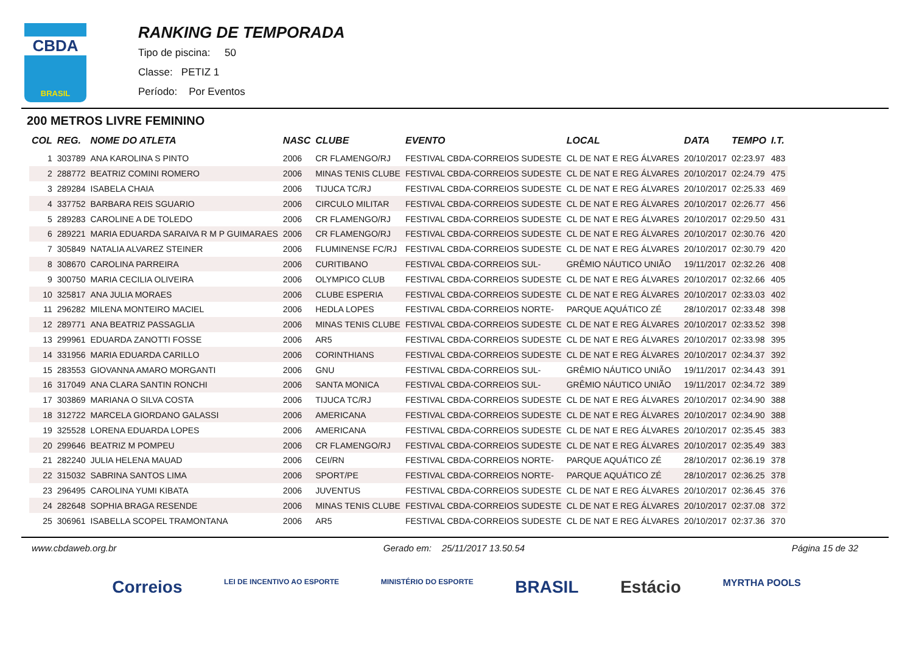CBDA
BRASIL
RANKING DE TEMPORADA
Tipo de piscina: 50
Classe: PETIZ 1
Período: Por Eventos
200 METROS LIVRE FEMININO
| COL | REG. | NOME DO ATLETA | NASC | CLUBE | EVENTO | LOCAL | DATA | TEMPO | I.T. |
| --- | --- | --- | --- | --- | --- | --- | --- | --- | --- |
| 1 | 303789 | ANA KAROLINA S PINTO | 2006 | CR FLAMENGO/RJ | FESTIVAL CBDA-CORREIOS SUDESTE | CL DE NAT E REG ÁLVARES | 20/10/2017 | 02:23.97 | 483 |
| 2 | 288772 | BEATRIZ COMINI ROMERO | 2006 | MINAS TENIS CLUBE | FESTIVAL CBDA-CORREIOS SUDESTE | CL DE NAT E REG ÁLVARES | 20/10/2017 | 02:24.79 | 475 |
| 3 | 289284 | ISABELA CHAIA | 2006 | TIJUCA TC/RJ | FESTIVAL CBDA-CORREIOS SUDESTE | CL DE NAT E REG ÁLVARES | 20/10/2017 | 02:25.33 | 469 |
| 4 | 337752 | BARBARA REIS SGUARIO | 2006 | CIRCULO MILITAR | FESTIVAL CBDA-CORREIOS SUDESTE | CL DE NAT E REG ÁLVARES | 20/10/2017 | 02:26.77 | 456 |
| 5 | 289283 | CAROLINE A DE TOLEDO | 2006 | CR FLAMENGO/RJ | FESTIVAL CBDA-CORREIOS SUDESTE | CL DE NAT E REG ÁLVARES | 20/10/2017 | 02:29.50 | 431 |
| 6 | 289221 | MARIA EDUARDA SARAIVA R M P GUIMARAES | 2006 | CR FLAMENGO/RJ | FESTIVAL CBDA-CORREIOS SUDESTE | CL DE NAT E REG ÁLVARES | 20/10/2017 | 02:30.76 | 420 |
| 7 | 305849 | NATALIA ALVAREZ STEINER | 2006 | FLUMINENSE FC/RJ | FESTIVAL CBDA-CORREIOS SUDESTE | CL DE NAT E REG ÁLVARES | 20/10/2017 | 02:30.79 | 420 |
| 8 | 308670 | CAROLINA PARREIRA | 2006 | CURITIBANO | FESTIVAL CBDA-CORREIOS SUL- | GRÊMIO NÁUTICO UNIÃO | 19/11/2017 | 02:32.26 | 408 |
| 9 | 300750 | MARIA CECILIA OLIVEIRA | 2006 | OLYMPICO CLUB | FESTIVAL CBDA-CORREIOS SUDESTE | CL DE NAT E REG ÁLVARES | 20/10/2017 | 02:32.66 | 405 |
| 10 | 325817 | ANA JULIA MORAES | 2006 | CLUBE ESPERIA | FESTIVAL CBDA-CORREIOS SUDESTE | CL DE NAT E REG ÁLVARES | 20/10/2017 | 02:33.03 | 402 |
| 11 | 296282 | MILENA MONTEIRO MACIEL | 2006 | HEDLA LOPES | FESTIVAL CBDA-CORREIOS NORTE- | PARQUE AQUÁTICO ZÉ | 28/10/2017 | 02:33.48 | 398 |
| 12 | 289771 | ANA BEATRIZ PASSAGLIA | 2006 | MINAS TENIS CLUBE | FESTIVAL CBDA-CORREIOS SUDESTE | CL DE NAT E REG ÁLVARES | 20/10/2017 | 02:33.52 | 398 |
| 13 | 299961 | EDUARDA ZANOTTI FOSSE | 2006 | AR5 | FESTIVAL CBDA-CORREIOS SUDESTE | CL DE NAT E REG ÁLVARES | 20/10/2017 | 02:33.98 | 395 |
| 14 | 331956 | MARIA EDUARDA CARILLO | 2006 | CORINTHIANS | FESTIVAL CBDA-CORREIOS SUDESTE | CL DE NAT E REG ÁLVARES | 20/10/2017 | 02:34.37 | 392 |
| 15 | 283553 | GIOVANNA AMARO MORGANTI | 2006 | GNU | FESTIVAL CBDA-CORREIOS SUL- | GRÊMIO NÁUTICO UNIÃO | 19/11/2017 | 02:34.43 | 391 |
| 16 | 317049 | ANA CLARA SANTIN RONCHI | 2006 | SANTA MONICA | FESTIVAL CBDA-CORREIOS SUL- | GRÊMIO NÁUTICO UNIÃO | 19/11/2017 | 02:34.72 | 389 |
| 17 | 303869 | MARIANA O SILVA COSTA | 2006 | TIJUCA TC/RJ | FESTIVAL CBDA-CORREIOS SUDESTE | CL DE NAT E REG ÁLVARES | 20/10/2017 | 02:34.90 | 388 |
| 18 | 312722 | MARCELA GIORDANO GALASSI | 2006 | AMERICANA | FESTIVAL CBDA-CORREIOS SUDESTE | CL DE NAT E REG ÁLVARES | 20/10/2017 | 02:34.90 | 388 |
| 19 | 325528 | LORENA EDUARDA LOPES | 2006 | AMERICANA | FESTIVAL CBDA-CORREIOS SUDESTE | CL DE NAT E REG ÁLVARES | 20/10/2017 | 02:35.45 | 383 |
| 20 | 299646 | BEATRIZ M POMPEU | 2006 | CR FLAMENGO/RJ | FESTIVAL CBDA-CORREIOS SUDESTE | CL DE NAT E REG ÁLVARES | 20/10/2017 | 02:35.49 | 383 |
| 21 | 282240 | JULIA HELENA MAUAD | 2006 | CEI/RN | FESTIVAL CBDA-CORREIOS NORTE- | PARQUE AQUÁTICO ZÉ | 28/10/2017 | 02:36.19 | 378 |
| 22 | 315032 | SABRINA SANTOS LIMA | 2006 | SPORT/PE | FESTIVAL CBDA-CORREIOS NORTE- | PARQUE AQUÁTICO ZÉ | 28/10/2017 | 02:36.25 | 378 |
| 23 | 296495 | CAROLINA YUMI KIBATA | 2006 | JUVENTUS | FESTIVAL CBDA-CORREIOS SUDESTE | CL DE NAT E REG ÁLVARES | 20/10/2017 | 02:36.45 | 376 |
| 24 | 282648 | SOPHIA BRAGA RESENDE | 2006 | MINAS TENIS CLUBE | FESTIVAL CBDA-CORREIOS SUDESTE | CL DE NAT E REG ÁLVARES | 20/10/2017 | 02:37.08 | 372 |
| 25 | 306961 | ISABELLA SCOPEL TRAMONTANA | 2006 | AR5 | FESTIVAL CBDA-CORREIOS SUDESTE | CL DE NAT E REG ÁLVARES | 20/10/2017 | 02:37.36 | 370 |
www.cbdaweb.org.br Gerado em: 25/11/2017 13.50.54 Página 15 de 32
Correios LEI DE INCENTIVO AO ESPORTE MINISTÉRIO DO ESPORTE BRASIL Estácio MYRTHA POOLS